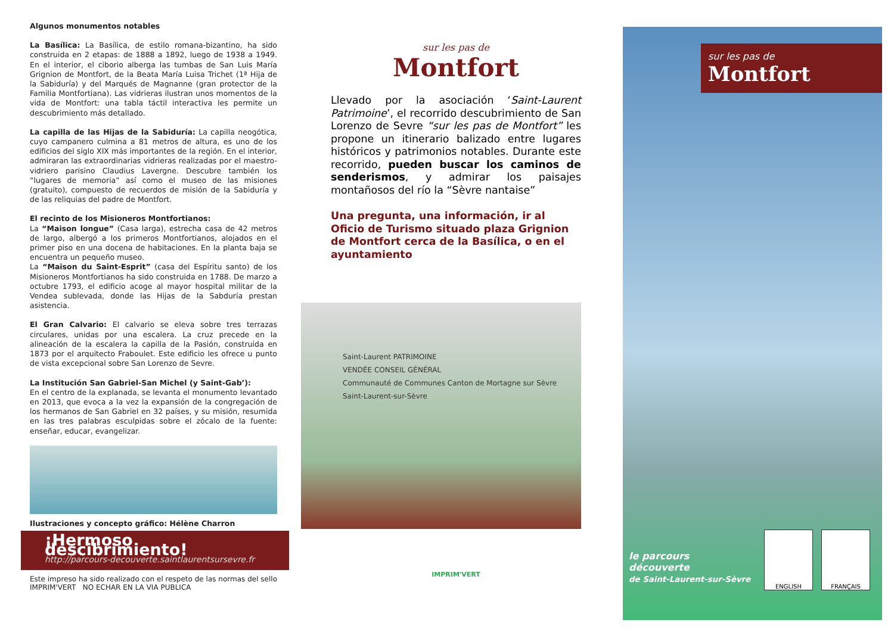Algunos monumentos notables
La Basílica: La Basílica, de estilo romana-bizantino, ha sido construida en 2 etapas: de 1888 a 1892, luego de 1938 a 1949. En el interior, el ciborio alberga las tumbas de San Luis María Grignion de Montfort, de la Beata María Luisa Trichet (1ª Hija de la Sabiduría) y del Marqués de Magnanne (gran protector de la Familia Montfortiana). Las vidrieras ilustran unos momentos de la vida de Montfort: una tabla táctil interactiva les permite un descubrimiento más detallado.
La capilla de las Hijas de la Sabiduría: La capilla neogótica, cuyo campanero culmina a 81 metros de altura, es uno de los edificios del siglo XIX más importantes de la región. En el interior, admiraran las extraordinarias vidrieras realizadas por el maestro-vidriero parisino Claudius Lavergne. Descubre también los “lugares de memoria” así como el museo de las misiones (gratuito), compuesto de recuerdos de misión de la Sabiduría y de las reliquias del padre de Montfort.
El recinto de los Misioneros Montfortianos:
La “Maison longue” (Casa larga), estrecha casa de 42 metros de largo, albergó a los primeros Montfortianos, alojados en el primer piso en una docena de habitaciones. En la planta baja se encuentra un pequeño museo.
La “Maison du Saint-Esprit” (casa del Espíritu santo) de los Misioneros Montfortianos ha sido construida en 1788. De marzo a octubre 1793, el edificio acoge al mayor hospital militar de la Vendea sublevada, donde las Hijas de la Sabduría prestan asistencia.
El Gran Calvario: El calvario se eleva sobre tres terrazas circulares, unidas por una escalera. La cruz precede en la alineación de la escalera la capilla de la Pasión, construida en 1873 por el arquitecto Fraboulet. Este edificio les ofrece u punto de vista excepcional sobre San Lorenzo de Sevre.
La Institución San Gabriel-San Michel (y Saint-Gab’):
En el centro de la explanada, se levanta el monumento levantado en 2013, que evoca a la vez la expansión de la congregación de los hermanos de San Gabriel en 32 países, y su misión, resumida en las tres palabras esculpidas sobre el zócalo de la fuente: enseñar, educar, evangelizar.
Ilustraciones y concepto gráfico: Hélène Charron
¡Hermoso descibrimiento!
http://parcours-decouverte.saintlaurentsursevre.fr
Este impreso ha sido realizado con el respeto de las normas del sello IMPRIM'VERT NO ECHAR EN LA VIA PUBLICA
sur les pas de
Montfort
Llevado por la asociación ‘Saint-Laurent Patrimoine’, el recorrido descubrimiento de San Lorenzo de Sevre “sur les pas de Montfort” les propone un itinerario balizado entre lugares históricos y patrimonios notables. Durante este recorrido, pueden buscar los caminos de senderismos, y admirar los paisajes montañosos del río la “Sèvre nantaise”
Una pregunta, una información, ir al Oficio de Turismo situado plaza Grignion de Montfort cerca de la Basílica, o en el ayuntamiento
Saint-Laurent PATRIMOINE
VENDÉE CONSEIL GÉNÉRAL
Communauté de Communes Canton de Mortagne sur Sèvre
Saint-Laurent-sur-Sèvre
IMPRIM'VERT
sur les pas de
Montfort
le parcours
découverte
de Saint-Laurent-sur-Sèvre
ENGLISH FRANÇAIS